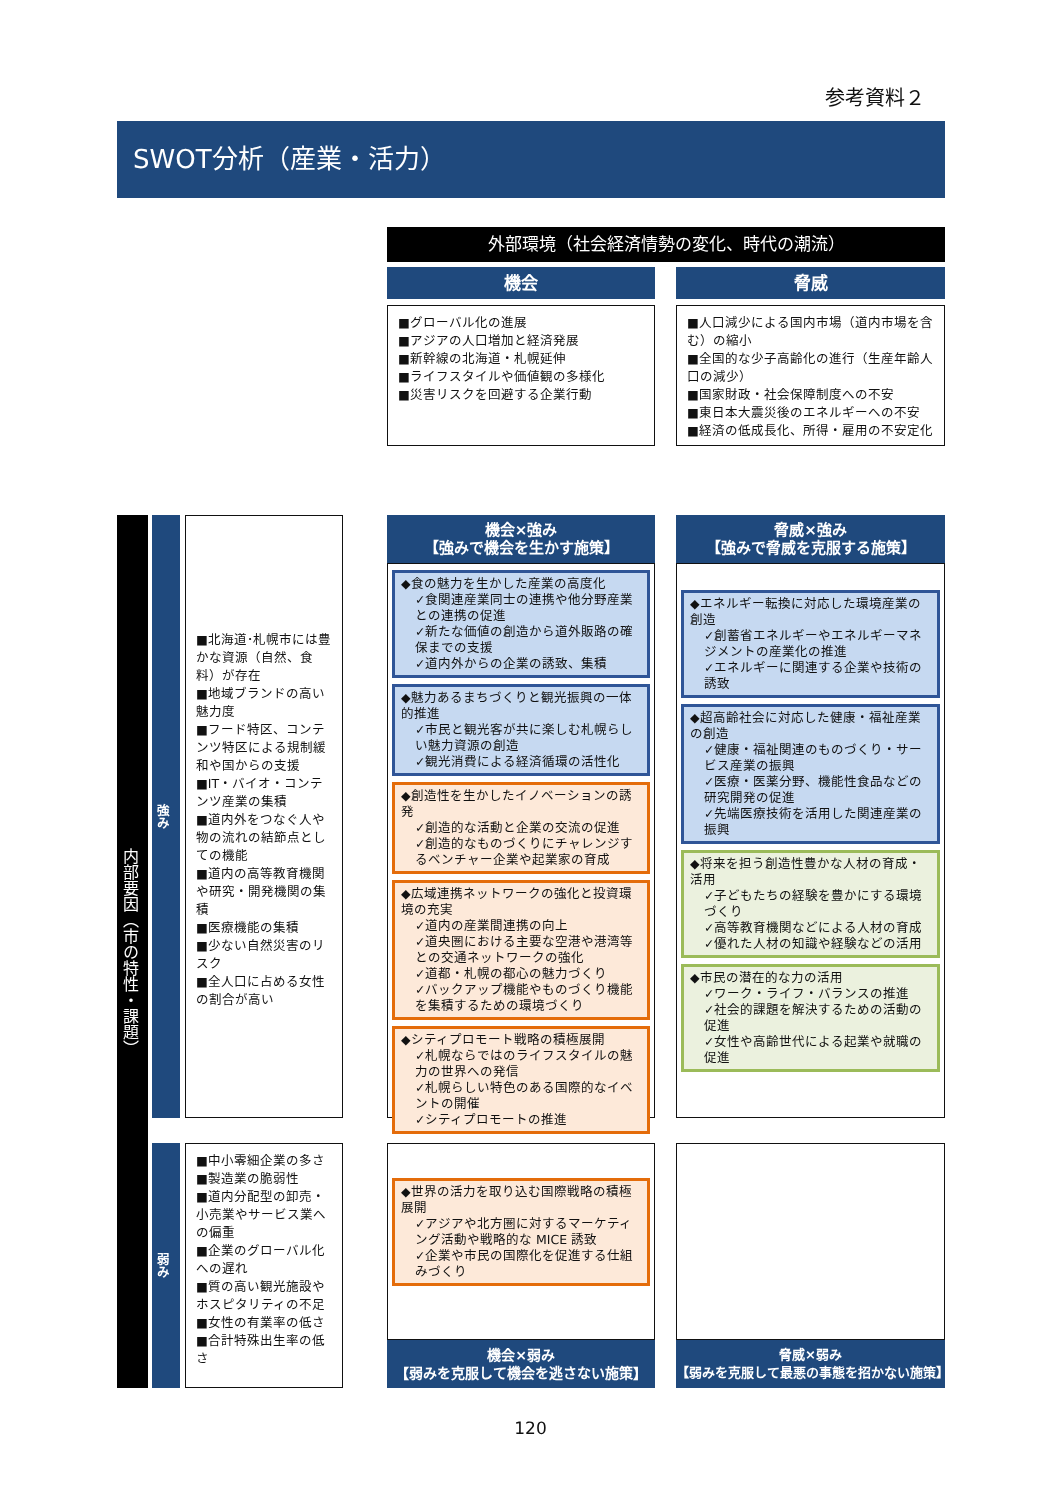参考資料２
SWOT分析（産業・活力）
外部環境（社会経済情勢の変化、時代の潮流）
機会 脅威
■グローバル化の進展
■アジアの人口増加と経済発展
■新幹線の北海道・札幌延伸
■ライフスタイルや価値観の多様化
■災害リスクを回避する企業行動
■人口減少による国内市場（道内市場を含む）の縮小
■全国的な少子高齢化の進行（生産年齢人口の減少）
■国家財政・社会保障制度への不安
■東日本大震災後のエネルギーへの不安
■経済の低成長化、所得・雇用の不安定化
内部要因（市の特性・課題）
強み
弱み
■北海道･札幌市には豊かな資源（自然、食料）が存在
■地域ブランドの高い魅力度
■フード特区、コンテンツ特区による規制緩和や国からの支援
■IT・バイオ・コンテンツ産業の集積
■道内外をつなぐ人や物の流れの結節点としての機能
■道内の高等教育機関や研究・開発機関の集積
■医療機能の集積
■少ない自然災害のリスク
■全人口に占める女性の割合が高い
■中小零細企業の多さ
■製造業の脆弱性
■道内分配型の卸売・小売業やサービス業への偏重
■企業のグローバル化への遅れ
■質の高い観光施設やホスピタリティの不足
■女性の有業率の低さ
■合計特殊出生率の低さ
機会×強み
【強みで機会を生かす施策】
脅威×強み
【強みで脅威を克服する施策】
◆食の魅力を生かした産業の高度化
✓食関連産業同士の連携や他分野産業との連携の促進
✓新たな価値の創造から道外販路の確保までの支援
✓道内外からの企業の誘致、集積
◆魅力あるまちづくりと観光振興の一体的推進
✓市民と観光客が共に楽しむ札幌らしい魅力資源の創造
✓観光消費による経済循環の活性化
◆創造性を生かしたイノベーションの誘発
✓創造的な活動と企業の交流の促進
✓創造的なものづくりにチャレンジするベンチャー企業や起業家の育成
◆広域連携ネットワークの強化と投資環境の充実
✓道内の産業間連携の向上
✓道央圏における主要な空港や港湾等との交通ネットワークの強化
✓道都・札幌の都心の魅力づくり
✓バックアップ機能やものづくり機能を集積するための環境づくり
◆シティプロモート戦略の積極展開
✓札幌ならではのライフスタイルの魅力の世界への発信
✓札幌らしい特色のある国際的なイベントの開催
✓シティプロモートの推進
◆エネルギー転換に対応した環境産業の創造
✓創蓄省エネルギーやエネルギーマネジメントの産業化の推進
✓エネルギーに関連する企業や技術の誘致
◆超高齢社会に対応した健康・福祉産業の創造
✓健康・福祉関連のものづくり・サービス産業の振興
✓医療・医薬分野、機能性食品などの研究開発の促進
✓先端医療技術を活用した関連産業の振興
◆将来を担う創造性豊かな人材の育成・活用
✓子どもたちの経験を豊かにする環境づくり
✓高等教育機関などによる人材の育成
✓優れた人材の知識や経験などの活用
◆市民の潜在的な力の活用
✓ワーク・ライフ・バランスの推進
✓社会的課題を解決するための活動の促進
✓女性や高齢世代による起業や就職の促進
◆世界の活力を取り込む国際戦略の積極展開
✓アジアや北方圏に対するマーケティング活動や戦略的な MICE 誘致
✓企業や市民の国際化を促進する仕組みづくり
機会×弱み
【弱みを克服して機会を逃さない施策】
脅威×弱み
【弱みを克服して最悪の事態を招かない施策】
120